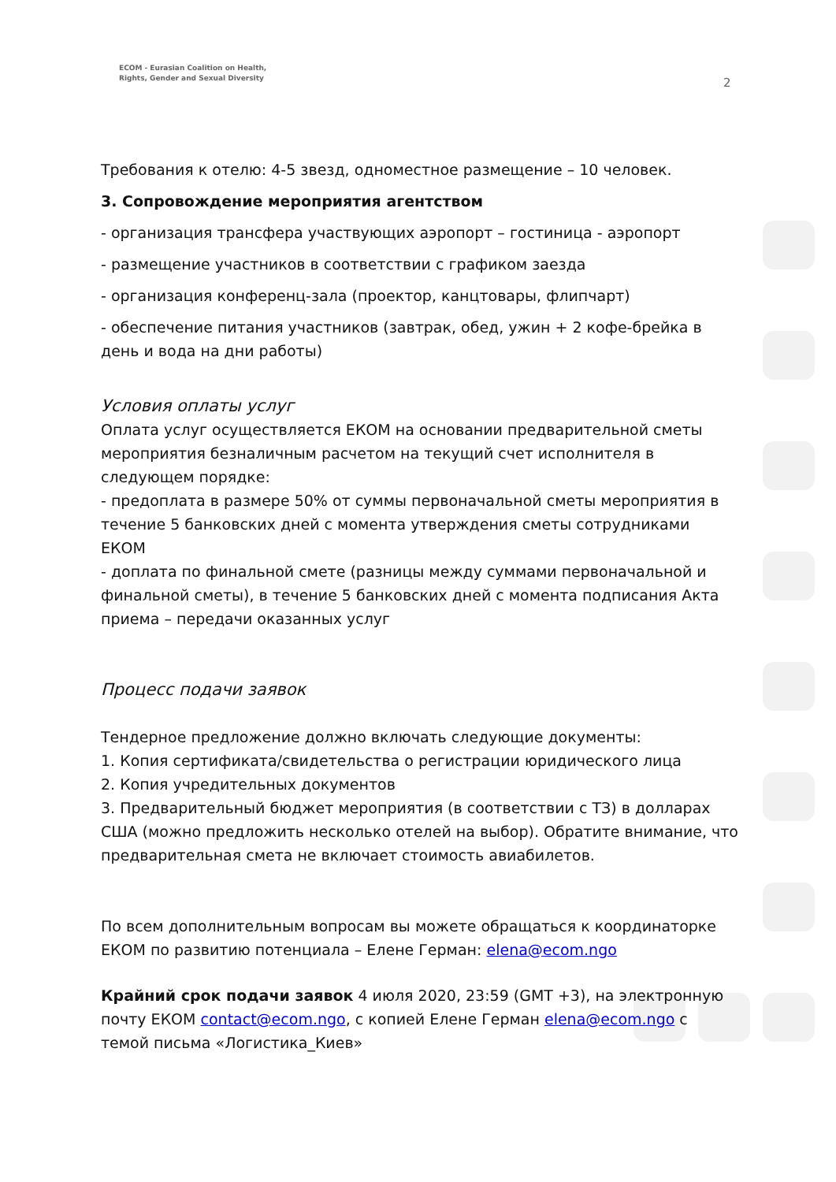ECOM - Eurasian Coalition on Health,
Rights, Gender and Sexual Diversity
2
Требования к отелю: 4-5 звезд, одноместное размещение – 10 человек.
3. Сопровождение мероприятия агентством
- организация трансфера участвующих аэропорт – гостиница - аэропорт
- размещение участников в соответствии с графиком заезда
- организация конференц-зала (проектор, канцтовары, флипчарт)
- обеспечение питания участников (завтрак, обед, ужин + 2 кофе-брейка в день и вода на дни работы)
Условия оплаты услуг
Оплата услуг осуществляется ЕКОМ на основании предварительной сметы мероприятия безналичным расчетом на текущий счет исполнителя в следующем порядке:
- предоплата в размере 50% от суммы первоначальной сметы мероприятия в течение 5 банковских дней с момента утверждения сметы сотрудниками ЕКОМ
- доплата по финальной смете (разницы между суммами первоначальной и финальной сметы), в течение 5 банковских дней с момента подписания Акта приема – передачи оказанных услуг
Процесс подачи заявок
Тендерное предложение должно включать следующие документы:
1. Копия сертификата/свидетельства о регистрации юридического лица
2. Копия учредительных документов
3. Предварительный бюджет мероприятия (в соответствии с ТЗ) в долларах США (можно предложить несколько отелей на выбор). Обратите внимание, что предварительная смета не включает стоимость авиабилетов.
По всем дополнительным вопросам вы можете обращаться к координаторке ЕКОМ по развитию потенциала – Елене Герман: elena@ecom.ngo
Крайний срок подачи заявок 4 июля 2020, 23:59 (GMT +3), на электронную почту ЕКОМ contact@ecom.ngo, с копией Елене Герман elena@ecom.ngo с темой письма «Логистика_Киев»